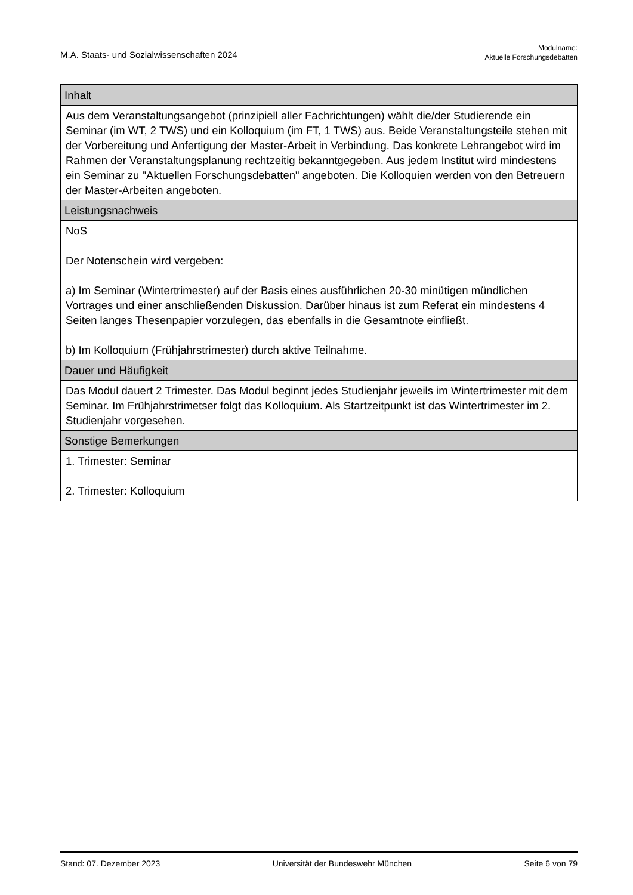M.A. Staats- und Sozialwissenschaften 2024
Modulname:
Aktuelle Forschungsdebatten
| Inhalt |
| --- |
| Aus dem Veranstaltungsangebot (prinzipiell aller Fachrichtungen) wählt die/der Studierende ein Seminar (im WT, 2 TWS) und ein Kolloquium (im FT, 1 TWS) aus. Beide Veranstaltungsteile stehen mit der Vorbereitung und Anfertigung der Master-Arbeit in Verbindung. Das konkrete Lehrangebot wird im Rahmen der Veranstaltungsplanung rechtzeitig bekanntgegeben. Aus jedem Institut wird mindestens ein Seminar zu "Aktuellen Forschungsdebatten" angeboten. Die Kolloquien werden von den Betreuern der Master-Arbeiten angeboten. |
| Leistungsnachweis |
| NoS Der Notenschein wird vergeben: a) Im Seminar (Wintertrimester) auf der Basis eines ausführlichen 20-30 minütigen mündlichen Vortrages und einer anschließenden Diskussion. Darüber hinaus ist zum Referat ein mindestens 4 Seiten langes Thesenpapier vorzulegen, das ebenfalls in die Gesamtnote einfließt. b) Im Kolloquium (Frühjahrstrimester) durch aktive Teilnahme. |
| Dauer und Häufigkeit |
| Das Modul dauert 2 Trimester. Das Modul beginnt jedes Studienjahr jeweils im Wintertrimester mit dem Seminar. Im Frühjahrstrimetser folgt das Kolloquium. Als Startzeitpunkt ist das Wintertrimester im 2. Studienjahr vorgesehen. |
| Sonstige Bemerkungen |
| 1. Trimester: Seminar 2. Trimester: Kolloquium |
Stand: 07. Dezember 2023 Universität der Bundeswehr München Seite 6 von 79